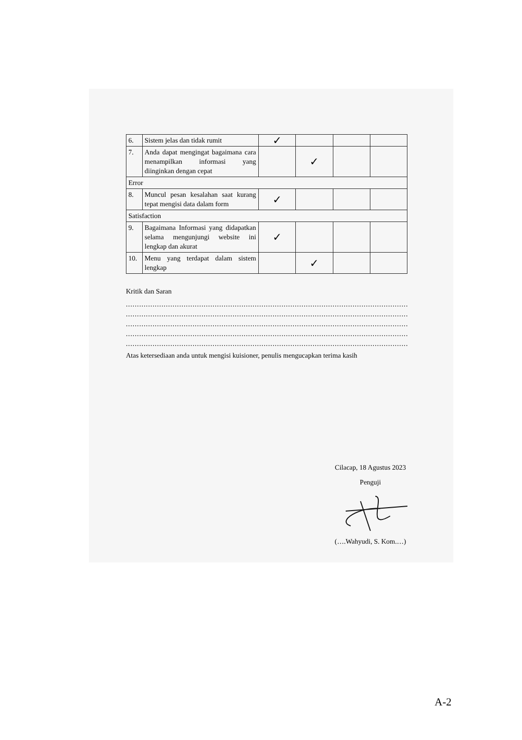| 6. | Sistem jelas dan tidak rumit | ✓ | | | |
| 7. | Anda dapat mengingat bagaimana cara menampilkan informasi yang diinginkan dengan cepat | | ✓ | | |
| Error | | | | | |
| 8. | Muncul pesan kesalahan saat kurang tepat mengisi data dalam form | ✓ | | | |
| Satisfaction | | | | | |
| 9. | Bagaimana Informasi yang didapatkan selama mengunjungi website ini lengkap dan akurat | ✓ | | | |
| 10. | Menu yang terdapat dalam sistem lengkap | | ✓ | | |
Kritik dan Saran
..........................................................................................................................................
..........................................................................................................................................
..........................................................................................................................................
..........................................................................................................................................
..........................................................................................................................................
Atas ketersediaan anda untuk mengisi kuisioner, penulis mengucapkan terima kasih
Cilacap, 18 Agustus 2023
Penguji
(….Wahyudi, S. Kom.…)
A-2